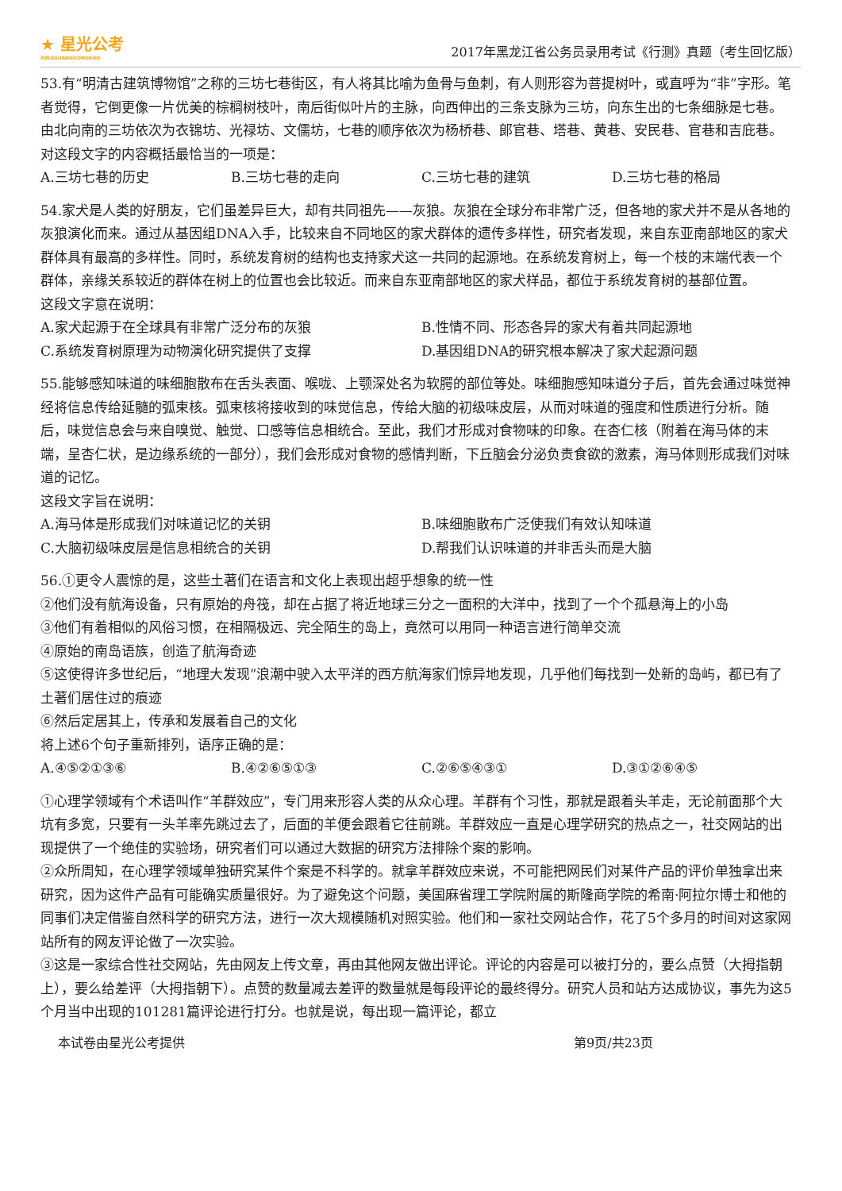★ 星光公考
XINGGUANGGONGKAO
2017年黑龙江省公务员录用考试《行测》真题（考生回忆版）
53.有“明清古建筑博物馆”之称的三坊七巷街区，有人将其比喻为鱼骨与鱼刺，有人则形容为菩提树叶，或直呼为“非”字形。笔者觉得，它倒更像一片优美的棕榈树枝叶，南后街似叶片的主脉，向西伸出的三条支脉为三坊，向东生出的七条细脉是七巷。由北向南的三坊依次为衣锦坊、光禄坊、文儒坊，七巷的顺序依次为杨桥巷、郎官巷、塔巷、黄巷、安民巷、官巷和吉庇巷。
对这段文字的内容概括最恰当的一项是：
A.三坊七巷的历史 B.三坊七巷的走向 C.三坊七巷的建筑 D.三坊七巷的格局
54.家犬是人类的好朋友，它们虽差异巨大，却有共同祖先——灰狼。灰狼在全球分布非常广泛，但各地的家犬并不是从各地的灰狼演化而来。通过从基因组DNA入手，比较来自不同地区的家犬群体的遗传多样性，研究者发现，来自东亚南部地区的家犬群体具有最高的多样性。同时，系统发育树的结构也支持家犬这一共同的起源地。在系统发育树上，每一个枝的末端代表一个群体，亲缘关系较近的群体在树上的位置也会比较近。而来自东亚南部地区的家犬样品，都位于系统发育树的基部位置。
这段文字意在说明：
A.家犬起源于在全球具有非常广泛分布的灰狼 B.性情不同、形态各异的家犬有着共同起源地 C.系统发育树原理为动物演化研究提供了支撑 D.基因组DNA的研究根本解决了家犬起源问题
55.能够感知味道的味细胞散布在舌头表面、喉咙、上颚深处名为软腭的部位等处。味细胞感知味道分子后，首先会通过味觉神经将信息传给延髓的弧束核。弧束核将接收到的味觉信息，传给大脑的初级味皮层，从而对味道的强度和性质进行分析。随后，味觉信息会与来自嗅觉、触觉、口感等信息相统合。至此，我们才形成对食物味的印象。在杏仁核（附着在海马体的末端，呈杏仁状，是边缘系统的一部分），我们会形成对食物的感情判断，下丘脑会分泌负责食欲的激素，海马体则形成我们对味道的记忆。
这段文字旨在说明：
A.海马体是形成我们对味道记忆的关钥 B.味细胞散布广泛使我们有效认知味道 C.大脑初级味皮层是信息相统合的关钥 D.帮我们认识味道的并非舌头而是大脑
56.①更令人震惊的是，这些土著们在语言和文化上表现出超乎想象的统一性
②他们没有航海设备，只有原始的舟筏，却在占据了将近地球三分之一面积的大洋中，找到了一个个孤悬海上的小岛
③他们有着相似的风俗习惯，在相隔极远、完全陌生的岛上，竟然可以用同一种语言进行简单交流
④原始的南岛语族，创造了航海奇迹
⑤这使得许多世纪后，“地理大发现”浪潮中驶入太平洋的西方航海家们惊异地发现，几乎他们每找到一处新的岛屿，都已有了土著们居住过的痕迹
⑥然后定居其上，传承和发展着自己的文化
将上述6个句子重新排列，语序正确的是：
A.④⑤②①③⑥ B.④②⑥⑤①③ C.②⑥⑤④③① D.③①②⑥④⑤
①心理学领域有个术语叫作“羊群效应”，专门用来形容人类的从众心理。羊群有个习性，那就是跟着头羊走，无论前面那个大坑有多宽，只要有一头羊率先跳过去了，后面的羊便会跟着它往前跳。羊群效应一直是心理学研究的热点之一，社交网站的出现提供了一个绝佳的实验场，研究者们可以通过大数据的研究方法排除个案的影响。
②众所周知，在心理学领域单独研究某件个案是不科学的。就拿羊群效应来说，不可能把网民们对某件产品的评价单独拿出来研究，因为这件产品有可能确实质量很好。为了避免这个问题，美国麻省理工学院附属的斯隆商学院的希南·阿拉尔博士和他的同事们决定借鉴自然科学的研究方法，进行一次大规模随机对照实验。他们和一家社交网站合作，花了5个多月的时间对这家网站所有的网友评论做了一次实验。
③这是一家综合性社交网站，先由网友上传文章，再由其他网友做出评论。评论的内容是可以被打分的，要么点赞（大拇指朝上），要么给差评（大拇指朝下）。点赞的数量减去差评的数量就是每段评论的最终得分。研究人员和站方达成协议，事先为这5个月当中出现的101281篇评论进行打分。也就是说，每出现一篇评论，都立
本试卷由星光公考提供 第9页/共23页